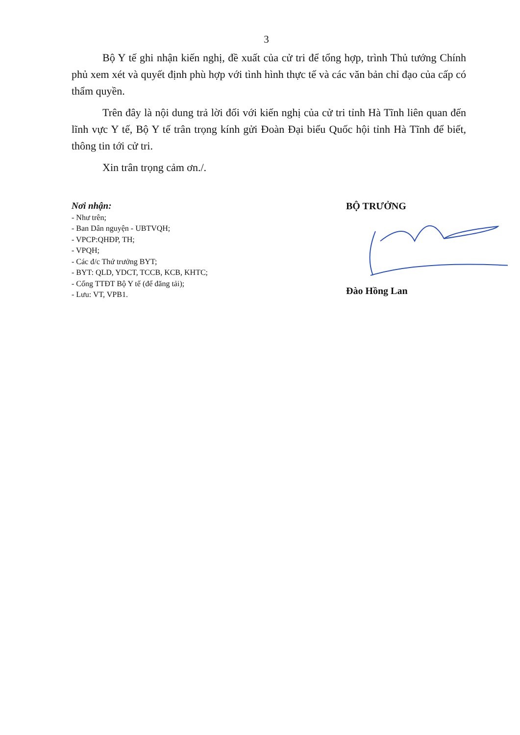3
Bộ Y tế ghi nhận kiến nghị, đề xuất của cử tri để tổng hợp, trình Thủ tướng Chính phủ xem xét và quyết định phù hợp với tình hình thực tế và các văn bản chỉ đạo của cấp có thẩm quyền.
Trên đây là nội dung trả lời đối với kiến nghị của cử tri tỉnh Hà Tĩnh liên quan đến lĩnh vực Y tế, Bộ Y tế trân trọng kính gửi Đoàn Đại biểu Quốc hội tỉnh Hà Tĩnh để biết, thông tin tới cử tri.
Xin trân trọng cảm ơn./.
Nơi nhận:
- Như trên;
- Ban Dân nguyện - UBTVQH;
- VPCP:QHĐP, TH;
- VPQH;
- Các đ/c Thứ trưởng BYT;
- BYT: QLD, YDCT, TCCB, KCB, KHTC;
- Cổng TTĐT Bộ Y tế (để đăng tải);
- Lưu: VT, VPB1.
BỘ TRƯỞNG
Đào Hồng Lan